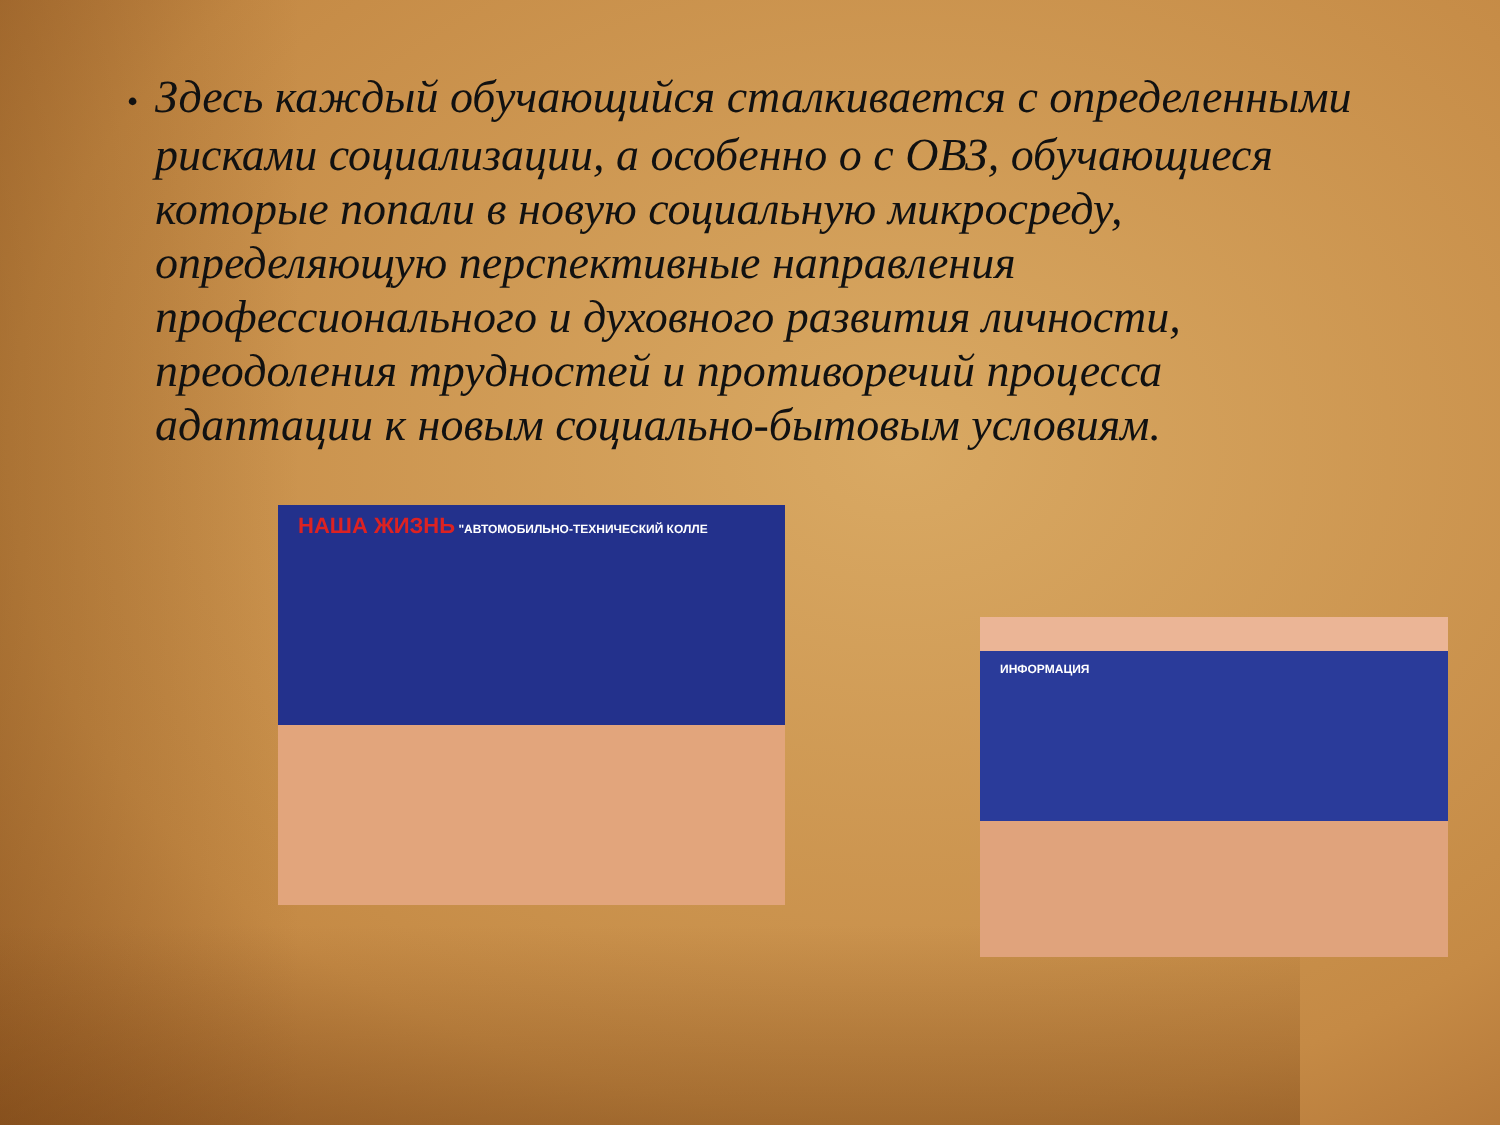• Здесь каждый обучающийся сталкивается с определенными рисками социализации, а особенно о с ОВЗ, обучающиеся которые попали в новую социальную микросреду, определяющую перспективные направления профессионального и духовного развития личности, преодоления трудностей и противоречий процесса адаптации к новым социально-бытовым условиям.
НАША ЖИЗНЬ "АВТОМОБИЛЬНО-ТЕХНИЧЕСКИЙ КОЛЛЕ
ИНФОРМАЦИЯ